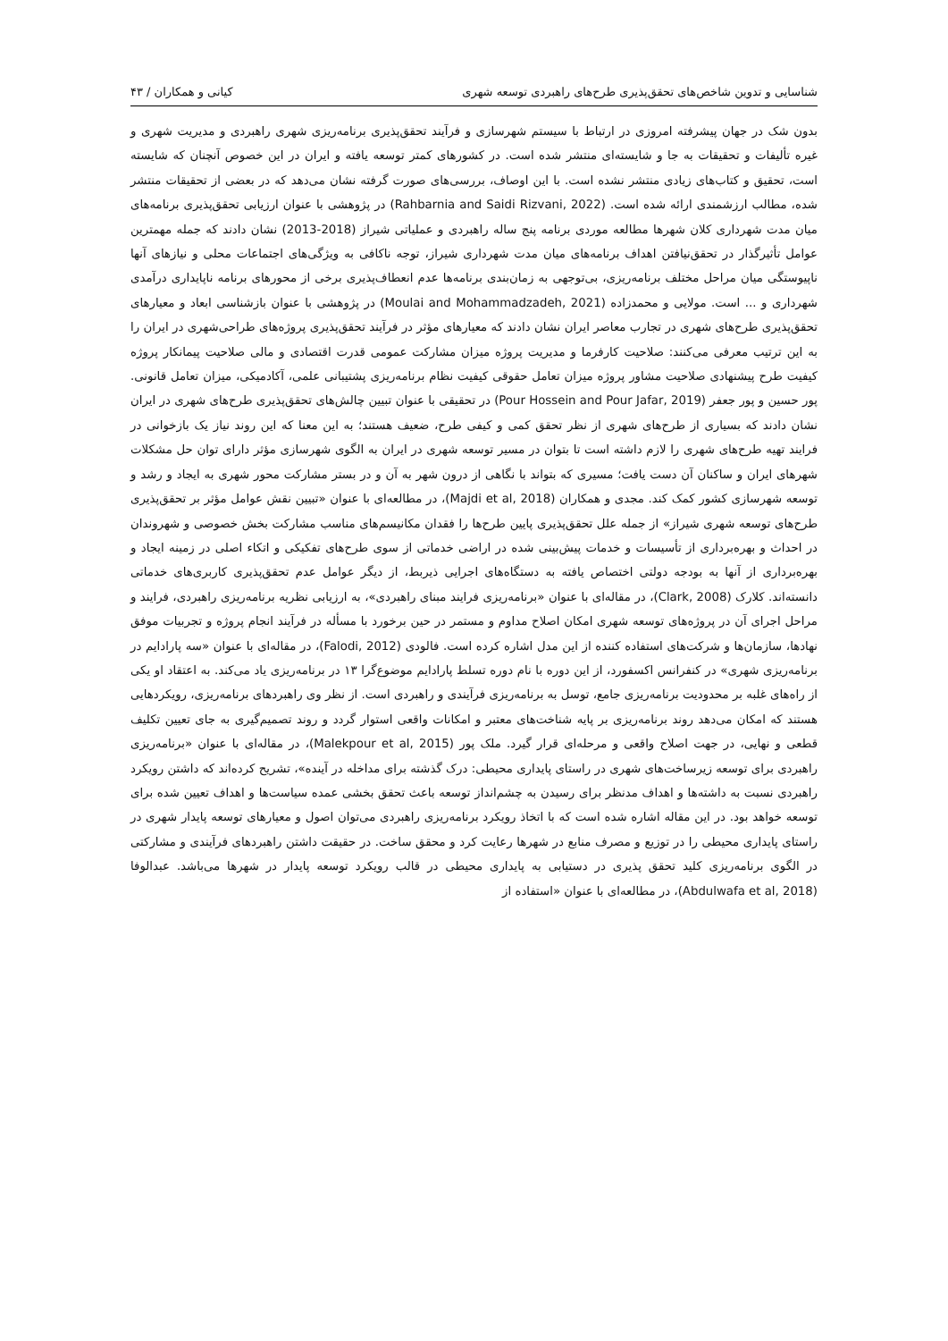شناسایی و تدوین شاخص‌های تحقق‌پذیری طرح‌های راهبردی توسعه شهری کیانی و همکاران / ۴۳
بدون شک در جهان پیشرفته امروزی در ارتباط با سیستم شهرسازی و فرآیند تحقق‌پذیری برنامه‌ریزی شهری راهبردی و مدیریت شهری و غیره تألیفات و تحقیقات به جا و شایسته‌ای منتشر شده است. در کشورهای کمتر توسعه یافته و ایران در این خصوص آنچنان که شایسته است، تحقیق و کتاب‌های زیادی منتشر نشده است. با این اوصاف، بررسی‌های صورت گرفته نشان می‌دهد که در بعضی از تحقیقات منتشر شده، مطالب ارزشمندی ارائه شده است. (Rahbarnia and Saidi Rizvani, 2022) در پژوهشی با عنوان ارزیابی تحقق‌پذیری برنامه‌های میان مدت شهرداری کلان شهرها مطالعه موردی برنامه پنج ساله راهبردی و عملیاتی شیراز (2018-2013) نشان دادند که جمله مهمترین عوامل تأثیرگذار در تحقق‌نیافتن اهداف برنامه‌های میان مدت شهرداری شیراز، توجه ناکافی به ویژگی‌های اجتماعات محلی و نیازهای آنها ناپیوستگی میان مراحل مختلف برنامه‌ریزی، بی‌توجهی به زمان‌بندی برنامه‌ها عدم انعطاف‌پذیری برخی از محورهای برنامه ناپایداری درآمدی شهرداری و ... است. مولایی و محمدزاده (Moulai and Mohammadzadeh, 2021) در پژوهشی با عنوان بازشناسی ابعاد و معیارهای تحقق‌پذیری طرح‌های شهری در تجارب معاصر ایران نشان دادند که معیارهای مؤثر در فرآیند تحقق‌پذیری پروژه‌های طراحی‌شهری در ایران را به این ترتیب معرفی می‌کنند: صلاحیت کارفرما و مدیریت پروژه میزان مشارکت عمومی قدرت اقتصادی و مالی صلاحیت پیمانکار پروژه کیفیت طرح پیشنهادی صلاحیت مشاور پروژه میزان تعامل حقوقی کیفیت نظام برنامه‌ریزی پشتیبانی علمی، آکادمیکی، میزان تعامل قانونی. پور حسین و پور جعفر (Pour Hossein and Pour Jafar, 2019) در تحقیقی با عنوان تبیین چالش‌های تحقق‌پذیری طرح‌های شهری در ایران نشان دادند که بسیاری از طرح‌های شهری از نظر تحقق کمی و کیفی طرح، ضعیف هستند؛ به این معنا که این روند نیاز یک بازخوانی در فرایند تهیه طرح‌های شهری را لازم داشته است تا بتوان در مسیر توسعه شهری در ایران به الگوی شهرسازی مؤثر دارای توان حل مشکلات شهرهای ایران و ساکنان آن دست یافت؛ مسیری که بتواند با نگاهی از درون شهر به آن و در بستر مشارکت محور شهری به ایجاد و رشد و توسعه شهرسازی کشور کمک کند. مجدی و همکاران (Majdi et al, 2018)، در مطالعه‌ای با عنوان «تبیین نقش عوامل مؤثر بر تحقق‌پذیری طرح‌های توسعه شهری شیراز» از جمله علل تحقق‌پذیری پایین طرح‌ها را فقدان مکانیسم‌های مناسب مشارکت بخش خصوصی و شهروندان در احداث و بهره‌برداری از تأسیسات و خدمات پیش‌بینی شده در اراضی خدماتی از سوی طرح‌های تفکیکی و اتکاء اصلی در زمینه ایجاد و بهره‌برداری از آنها به بودجه دولتی اختصاص یافته به دستگاه‌های اجرایی ذیربط، از دیگر عوامل عدم تحقق‌پذیری کاربری‌های خدماتی دانسته‌اند. کلارک (Clark, 2008)، در مقاله‌ای با عنوان «برنامه‌ریزی فرایند مبنای راهبردی»، به ارزیابی نظریه برنامه‌ریزی راهبردی، فرایند و مراحل اجرای آن در پروژه‌های توسعه شهری امکان اصلاح مداوم و مستمر در حین برخورد با مسأله در فرآیند انجام پروژه و تجربیات موفق نهادها، سازمان‌ها و شرکت‌های استفاده کننده از این مدل اشاره کرده است. فالودی (Falodi, 2012)، در مقاله‌ای با عنوان «سه پارادایم در برنامه‌ریزی شهری» در کنفرانس اکسفورد، از این دوره با نام دوره تسلط پارادایم موضوع‌گرا ۱۳ در برنامه‌ریزی یاد می‌کند. به اعتقاد او یکی از راه‌های غلبه بر محدودیت برنامه‌ریزی جامع، توسل به برنامه‌ریزی فرآیندی و راهبردی است. از نظر وی راهبردهای برنامه‌ریزی، رویکردهایی هستند که امکان می‌دهد روند برنامه‌ریزی بر پایه شناخت‌های معتبر و امکانات واقعی استوار گردد و روند تصمیم‌گیری به جای تعیین تکلیف قطعی و نهایی، در جهت اصلاح واقعی و مرحله‌ای قرار گیرد. ملک پور (Malekpour et al, 2015)، در مقاله‌ای با عنوان «برنامه‌ریزی راهبردی برای توسعه زیرساخت‌های شهری در راستای پایداری محیطی: درک گذشته برای مداخله در آینده»، تشریح کرده‌اند که داشتن رویکرد راهبردی نسبت به داشته‌ها و اهداف مدنظر برای رسیدن به چشم‌انداز توسعه باعث تحقق بخشی عمده سیاست‌ها و اهداف تعیین شده برای توسعه خواهد بود. در این مقاله اشاره شده است که با اتخاذ رویکرد برنامه‌ریزی راهبردی می‌توان اصول و معیارهای توسعه پایدار شهری در راستای پایداری محیطی را در توزیع و مصرف منابع در شهرها رعایت کرد و محقق ساخت. در حقیقت داشتن راهبردهای فرآیندی و مشارکتی در الگوی برنامه‌ریزی کلید تحقق پذیری در دستیابی به پایداری محیطی در قالب رویکرد توسعه پایدار در شهرها می‌باشد. عبدالوفا (Abdulwafa et al, 2018)، در مطالعه‌ای با عنوان «استفاده از